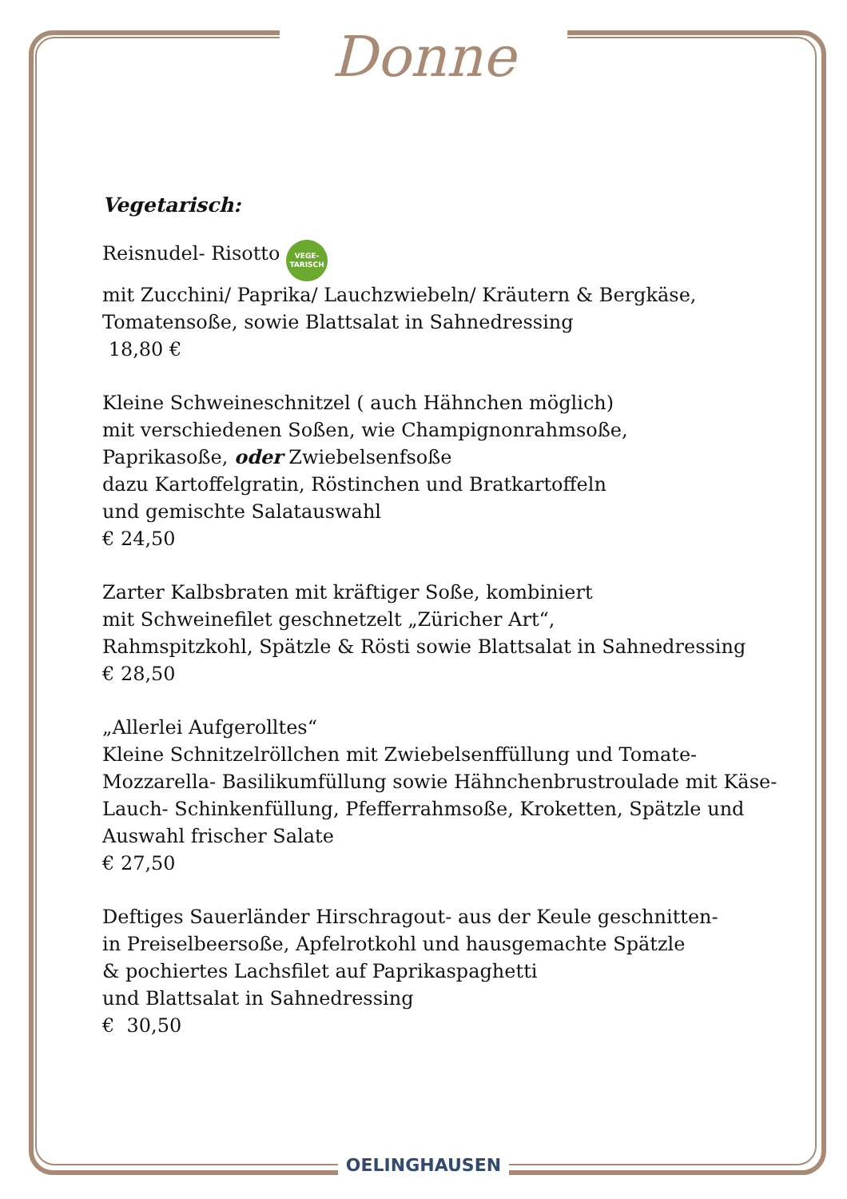Donne
Vegetarisch:
Reisnudel- Risotto VEGE-
TARISCH
mit Zucchini/ Paprika/ Lauchzwiebeln/ Kräutern & Bergkäse,
Tomatensoße, sowie Blattsalat in Sahnedressing
18,80 €
Kleine Schweineschnitzel ( auch Hähnchen möglich)
mit verschiedenen Soßen, wie Champignonrahmsoße,
Paprikasoße, oder Zwiebelsenfsoße
dazu Kartoffelgratin, Röstinchen und Bratkartoffeln
und gemischte Salatauswahl
€ 24,50
Zarter Kalbsbraten mit kräftiger Soße, kombiniert
mit Schweinefilet geschnetzelt „Züricher Art“,
Rahmspitzkohl, Spätzle & Rösti sowie Blattsalat in Sahnedressing
€ 28,50
„Allerlei Aufgerolltes“
Kleine Schnitzelröllchen mit Zwiebelsenffüllung und Tomate-
Mozzarella- Basilikumfüllung sowie Hähnchenbrustroulade mit Käse-
Lauch- Schinkenfüllung, Pfefferrahmsoße, Kroketten, Spätzle und
Auswahl frischer Salate
€ 27,50
Deftiges Sauerländer Hirschragout- aus der Keule geschnitten-
in Preiselbeersoße, Apfelrotkohl und hausgemachte Spätzle
& pochiertes Lachsfilet auf Paprikaspaghetti
und Blattsalat in Sahnedressing
€ 30,50
OELINGHAUSEN